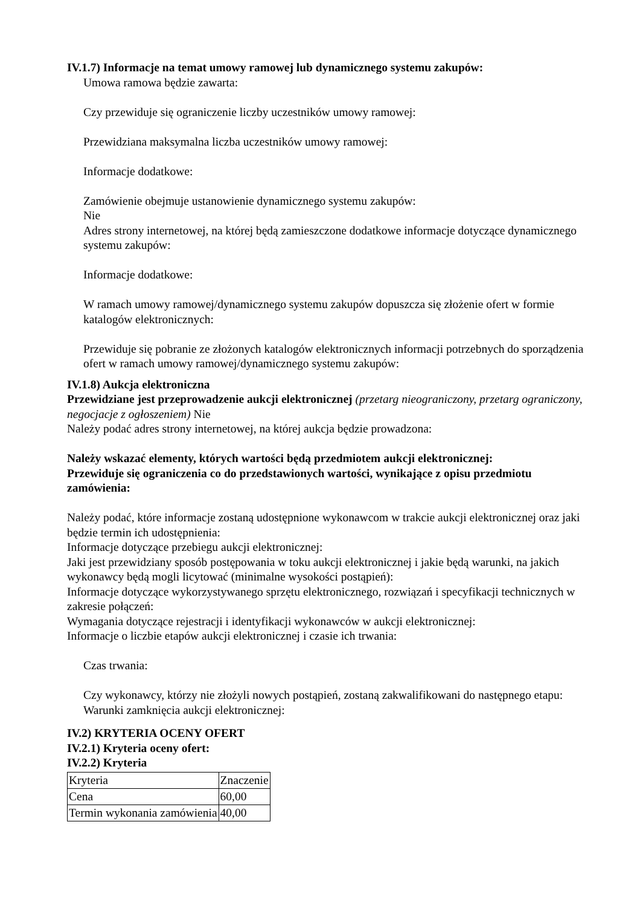IV.1.7) Informacje na temat umowy ramowej lub dynamicznego systemu zakupów:
Umowa ramowa będzie zawarta:
Czy przewiduje się ograniczenie liczby uczestników umowy ramowej:
Przewidziana maksymalna liczba uczestników umowy ramowej:
Informacje dodatkowe:
Zamówienie obejmuje ustanowienie dynamicznego systemu zakupów:
Nie
Adres strony internetowej, na której będą zamieszczone dodatkowe informacje dotyczące dynamicznego systemu zakupów:
Informacje dodatkowe:
W ramach umowy ramowej/dynamicznego systemu zakupów dopuszcza się złożenie ofert w formie katalogów elektronicznych:
Przewiduje się pobranie ze złożonych katalogów elektronicznych informacji potrzebnych do sporządzenia ofert w ramach umowy ramowej/dynamicznego systemu zakupów:
IV.1.8) Aukcja elektroniczna
Przewidziane jest przeprowadzenie aukcji elektronicznej (przetarg nieograniczony, przetarg ograniczony, negocjacje z ogłoszeniem) Nie
Należy podać adres strony internetowej, na której aukcja będzie prowadzona:
Należy wskazać elementy, których wartości będą przedmiotem aukcji elektronicznej:
Przewiduje się ograniczenia co do przedstawionych wartości, wynikające z opisu przedmiotu zamówienia:
Należy podać, które informacje zostaną udostępnione wykonawcom w trakcie aukcji elektronicznej oraz jaki będzie termin ich udostępnienia:
Informacje dotyczące przebiegu aukcji elektronicznej:
Jaki jest przewidziany sposób postępowania w toku aukcji elektronicznej i jakie będą warunki, na jakich wykonawcy będą mogli licytować (minimalne wysokości postąpień):
Informacje dotyczące wykorzystywanego sprzętu elektronicznego, rozwiązań i specyfikacji technicznych w zakresie połączeń:
Wymagania dotyczące rejestracji i identyfikacji wykonawców w aukcji elektronicznej:
Informacje o liczbie etapów aukcji elektronicznej i czasie ich trwania:
Czas trwania:
Czy wykonawcy, którzy nie złożyli nowych postąpień, zostaną zakwalifikowani do następnego etapu:
Warunki zamknięcia aukcji elektronicznej:
IV.2) KRYTERIA OCENY OFERT
IV.2.1) Kryteria oceny ofert:
IV.2.2) Kryteria
| Kryteria | Znaczenie |
| Cena | 60,00 |
| Termin wykonania zamówienia | 40,00 |